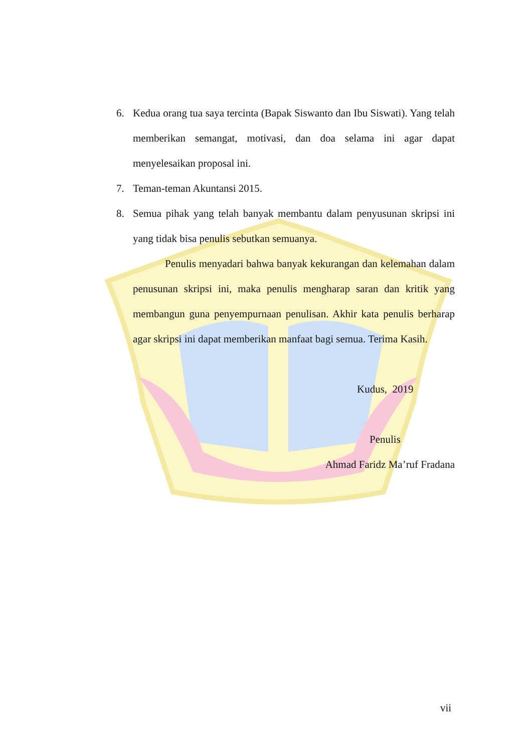6. Kedua orang tua saya tercinta (Bapak Siswanto dan Ibu Siswati). Yang telah memberikan semangat, motivasi, dan doa selama ini agar dapat menyelesaikan proposal ini.
7. Teman-teman Akuntansi 2015.
8. Semua pihak yang telah banyak membantu dalam penyusunan skripsi ini yang tidak bisa penulis sebutkan semuanya.
Penulis menyadari bahwa banyak kekurangan dan kelemahan dalam penusunan skripsi ini, maka penulis mengharap saran dan kritik yang membangun guna penyempurnaan penulisan. Akhir kata penulis berharap agar skripsi ini dapat memberikan manfaat bagi semua. Terima Kasih.
Kudus, 2019
Penulis
Ahmad Faridz Ma’ruf Fradana
vii